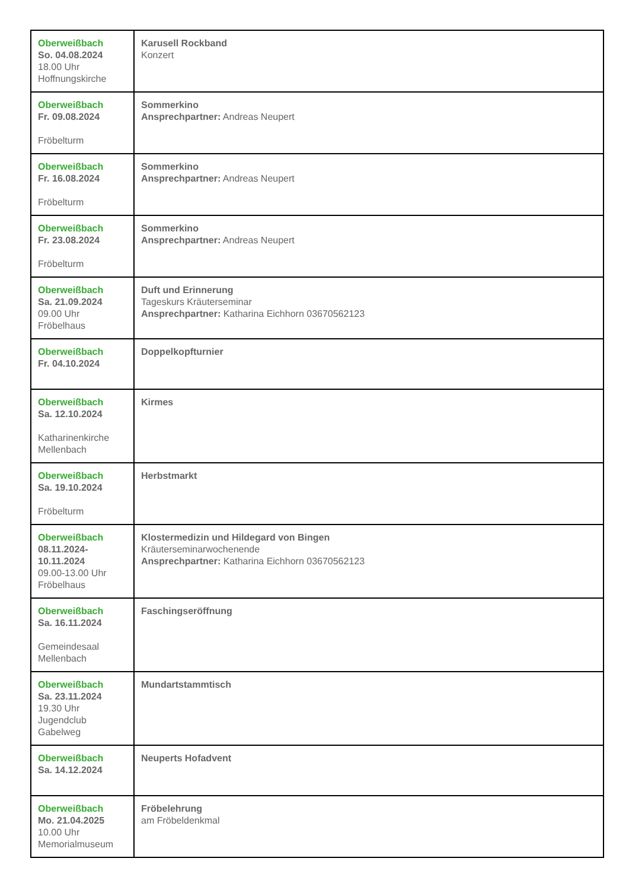| Oberweißbach So. 04.08.2024 18.00 Uhr Hoffnungskirche | Karusell Rockband Konzert |
| Oberweißbach Fr. 09.08.2024 Fröbelturm | Sommerkino Ansprechpartner: Andreas Neupert |
| Oberweißbach Fr. 16.08.2024 Fröbelturm | Sommerkino Ansprechpartner: Andreas Neupert |
| Oberweißbach Fr. 23.08.2024 Fröbelturm | Sommerkino Ansprechpartner: Andreas Neupert |
| Oberweißbach Sa. 21.09.2024 09.00 Uhr Fröbelhaus | Duft und Erinnerung Tageskurs Kräuterseminar Ansprechpartner: Katharina Eichhorn 03670562123 |
| Oberweißbach Fr. 04.10.2024 | Doppelkopfturnier |
| Oberweißbach Sa. 12.10.2024 Katharinenkirche Mellenbach | Kirmes |
| Oberweißbach Sa. 19.10.2024 Fröbelturm | Herbstmarkt |
| Oberweißbach 08.11.2024- 10.11.2024 09.00-13.00 Uhr Fröbelhaus | Klostermedizin und Hildegard von Bingen Kräuterseminarwochenende Ansprechpartner: Katharina Eichhorn 03670562123 |
| Oberweißbach Sa. 16.11.2024 Gemeindesaal Mellenbach | Faschingseröffnung |
| Oberweißbach Sa. 23.11.2024 19.30 Uhr Jugendclub Gabelweg | Mundartstammtisch |
| Oberweißbach Sa. 14.12.2024 | Neuperts Hofadvent |
| Oberweißbach Mo. 21.04.2025 10.00 Uhr Memorialmuseum | Fröbelehrung am Fröbeldenkmal |